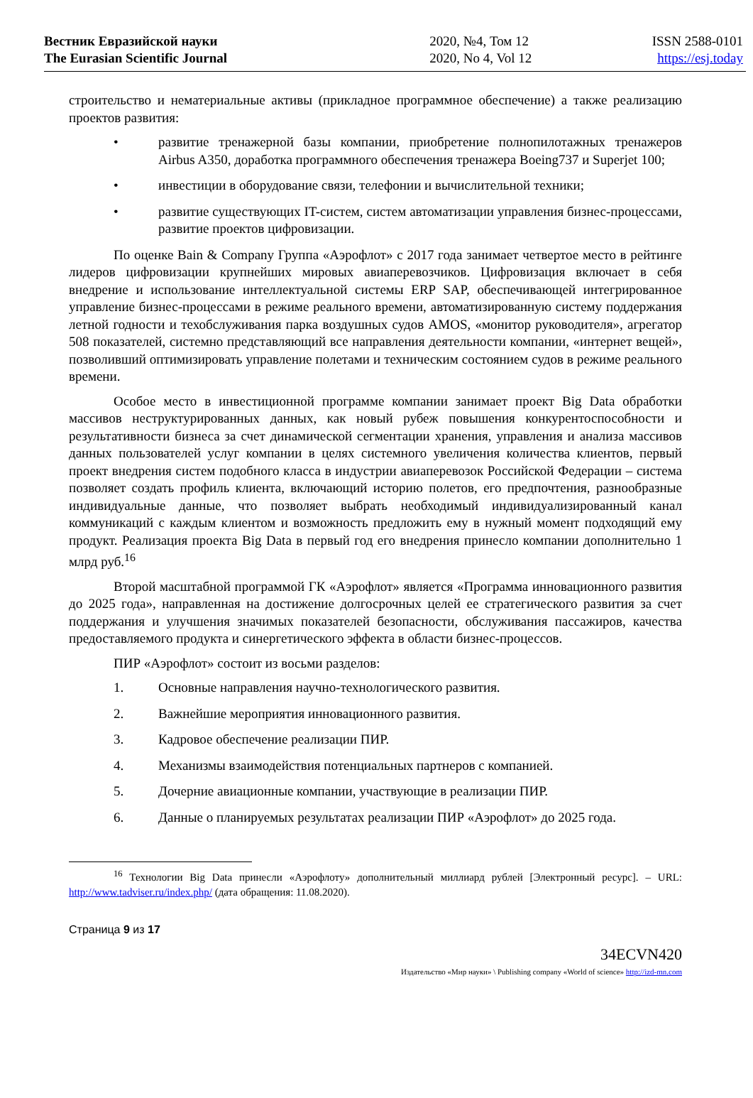Вестник Евразийской науки
The Eurasian Scientific Journal
2020, №4, Том 12
2020, No 4, Vol 12
ISSN 2588-0101
https://esj.today
строительство и нематериальные активы (прикладное программное обеспечение) а также реализацию проектов развития:
• развитие тренажерной базы компании, приобретение полнопилотажных тренажеров Airbus A350, доработка программного обеспечения тренажера Boeing737 и Superjet 100;
• инвестиции в оборудование связи, телефонии и вычислительной техники;
• развитие существующих IT-систем, систем автоматизации управления бизнес-процессами, развитие проектов цифровизации.
По оценке Bain & Company Группа «Аэрофлот» с 2017 года занимает четвертое место в рейтинге лидеров цифровизации крупнейших мировых авиаперевозчиков. Цифровизация включает в себя внедрение и использование интеллектуальной системы ERP SAP, обеспечивающей интегрированное управление бизнес-процессами в режиме реального времени, автоматизированную систему поддержания летной годности и техобслуживания парка воздушных судов AMOS, «монитор руководителя», агрегатор 508 показателей, системно представляющий все направления деятельности компании, «интернет вещей», позволивший оптимизировать управление полетами и техническим состоянием судов в режиме реального времени.
Особое место в инвестиционной программе компании занимает проект Big Data обработки массивов неструктурированных данных, как новый рубеж повышения конкурентоспособности и результативности бизнеса за счет динамической сегментации хранения, управления и анализа массивов данных пользователей услуг компании в целях системного увеличения количества клиентов, первый проект внедрения систем подобного класса в индустрии авиаперевозок Российской Федерации – система позволяет создать профиль клиента, включающий историю полетов, его предпочтения, разнообразные индивидуальные данные, что позволяет выбрать необходимый индивидуализированный канал коммуникаций с каждым клиентом и возможность предложить ему в нужный момент подходящий ему продукт. Реализация проекта Big Data в первый год его внедрения принесло компании дополнительно 1 млрд руб.<sup>16</sup>
Второй масштабной программой ГК «Аэрофлот» является «Программа инновационного развития до 2025 года», направленная на достижение долгосрочных целей ее стратегического развития за счет поддержания и улучшения значимых показателей безопасности, обслуживания пассажиров, качества предоставляемого продукта и синергетического эффекта в области бизнес-процессов.
ПИР «Аэрофлот» состоит из восьми разделов:
1. Основные направления научно-технологического развития.
2. Важнейшие мероприятия инновационного развития.
3. Кадровое обеспечение реализации ПИР.
4. Механизмы взаимодействия потенциальных партнеров с компанией.
5. Дочерние авиационные компании, участвующие в реализации ПИР.
6. Данные о планируемых результатах реализации ПИР «Аэрофлот» до 2025 года.
<sup>16</sup> Технологии Big Data принесли «Аэрофлоту» дополнительный миллиард рублей [Электронный ресурс]. – URL: http://www.tadviser.ru/index.php/ (дата обращения: 11.08.2020).
Страница 9 из 17
34ECVN420
Издательство «Мир науки» \ Publishing company «World of science» http://izd-mn.com